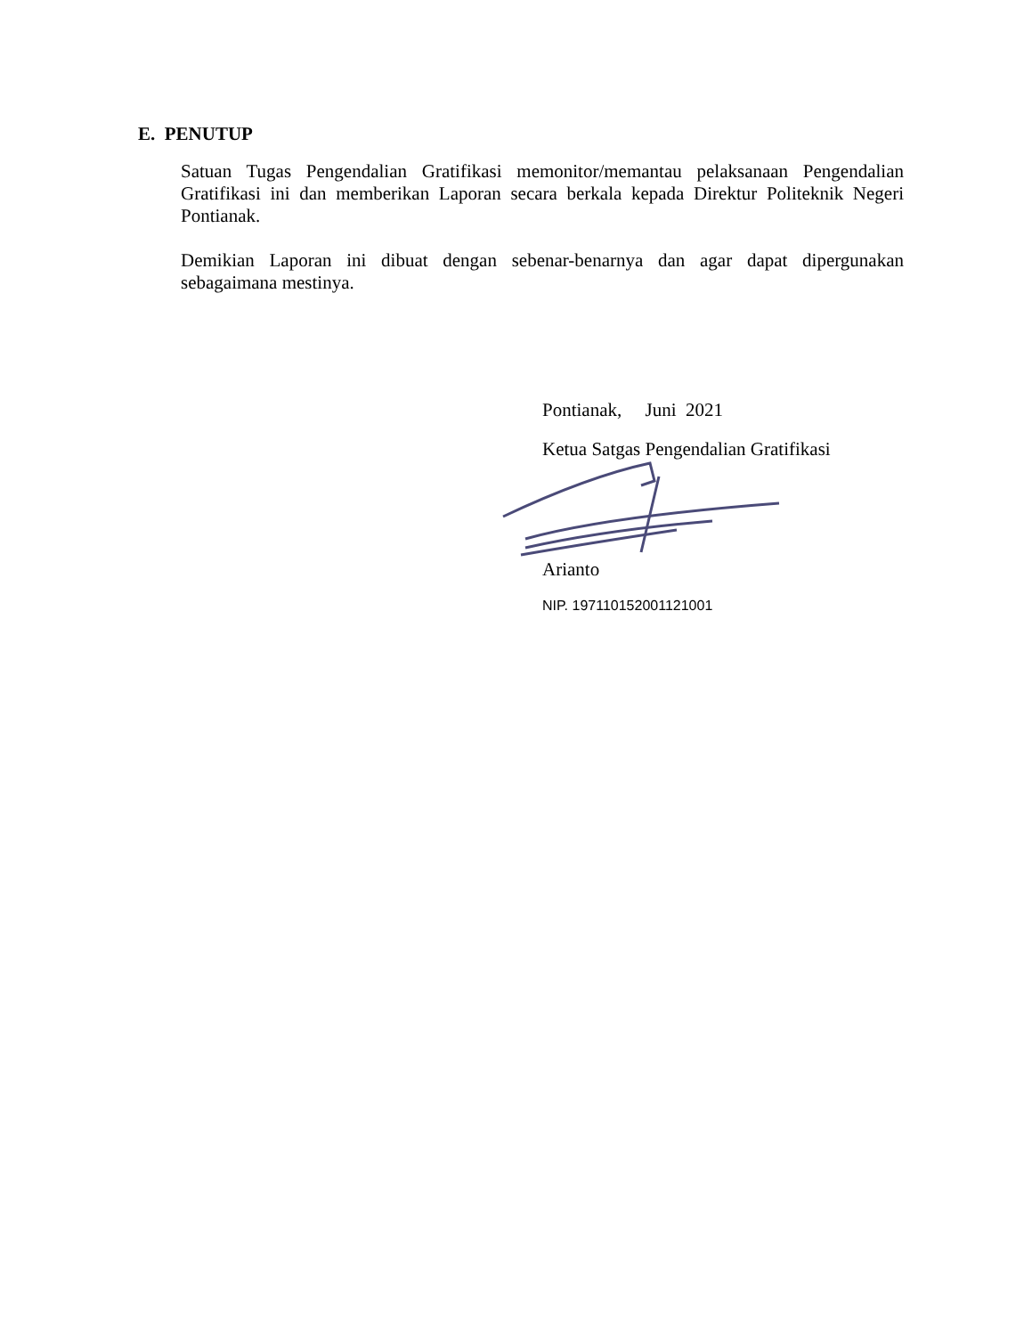E. PENUTUP
Satuan Tugas Pengendalian Gratifikasi memonitor/memantau pelaksanaan Pengendalian Gratifikasi ini dan memberikan Laporan secara berkala kepada Direktur Politeknik Negeri Pontianak.
Demikian Laporan ini dibuat dengan sebenar-benarnya dan agar dapat dipergunakan sebagaimana mestinya.
Pontianak, Juni 2021
Ketua Satgas Pengendalian Gratifikasi
Arianto
NIP. 197110152001121001